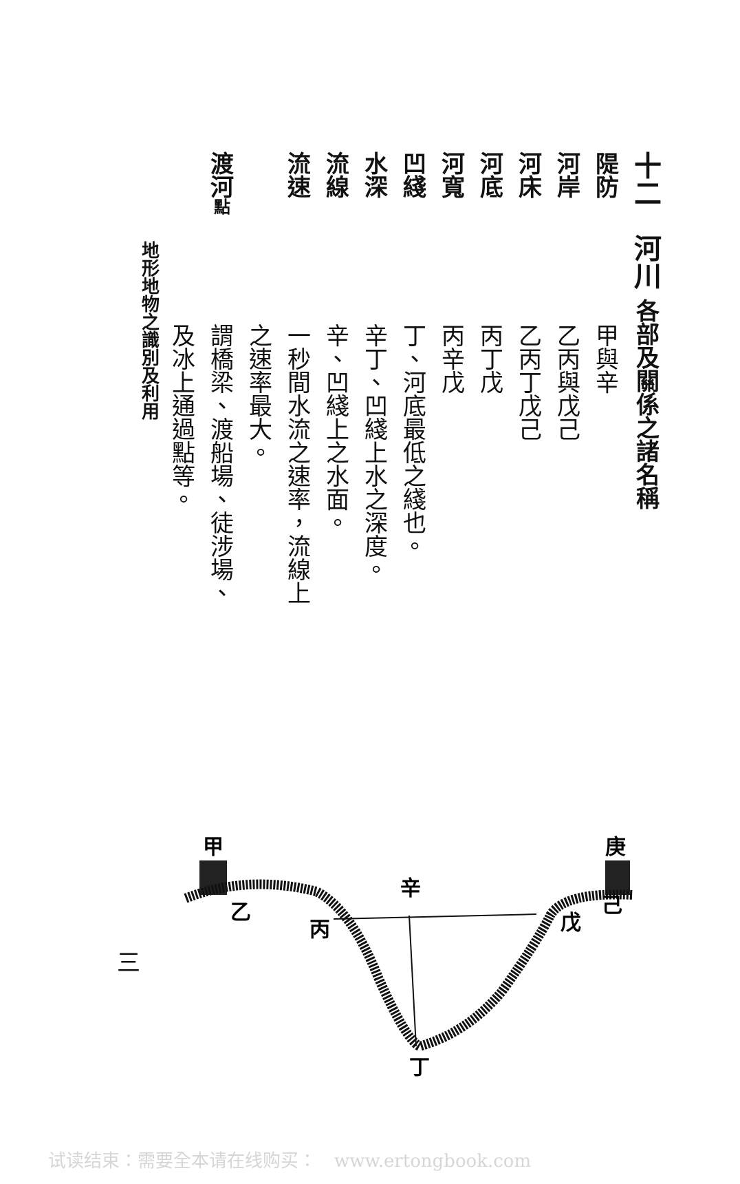十二　河川 各部及關係之諸名稱
隄防甲與辛
河岸乙丙與戊己
河床乙丙丁戊己
河底丙丁戊
河寬丙辛戊
凹綫丁、河底最低之綫也。
水深辛丁、凹綫上水之深度。
流線辛、凹綫上之水面。
流速一秒間水流之速率，流線上
之速率最大。
渡河點謂橋梁、渡船場、徒涉場、
及冰上通過點等。
地形地物之識別及利用
甲
庚
乙
己
丙
戊
辛
丁
三
试读结束：需要全本请在线购买：　www.ertongbook.com